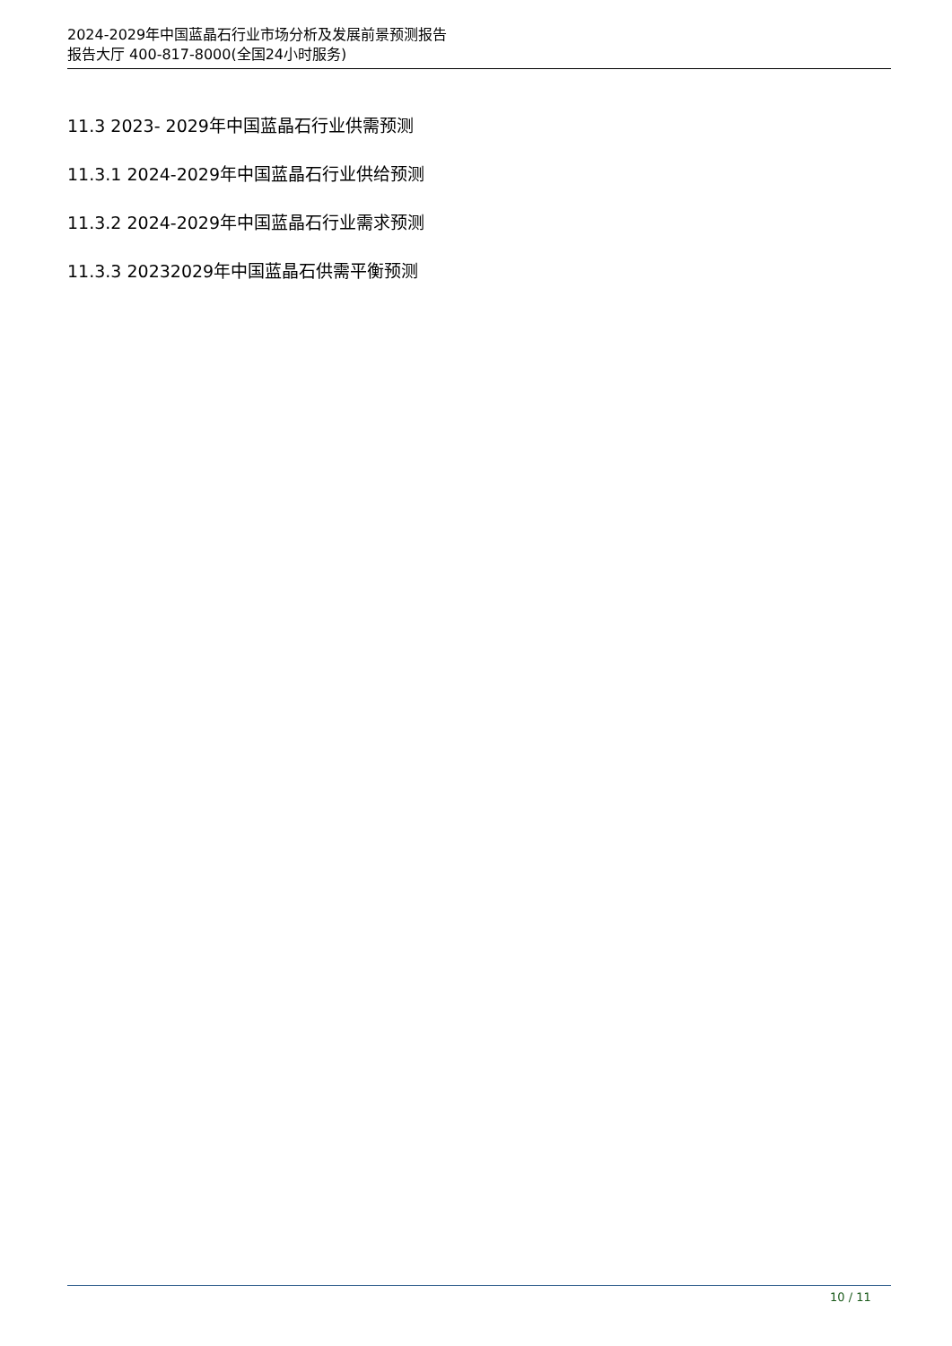2024-2029年中国蓝晶石行业市场分析及发展前景预测报告
报告大厅 400-817-8000(全国24小时服务)
11.3 2023- 2029年中国蓝晶石行业供需预测
11.3.1 2024-2029年中国蓝晶石行业供给预测
11.3.2 2024-2029年中国蓝晶石行业需求预测
11.3.3 20232029年中国蓝晶石供需平衡预测
10 / 11